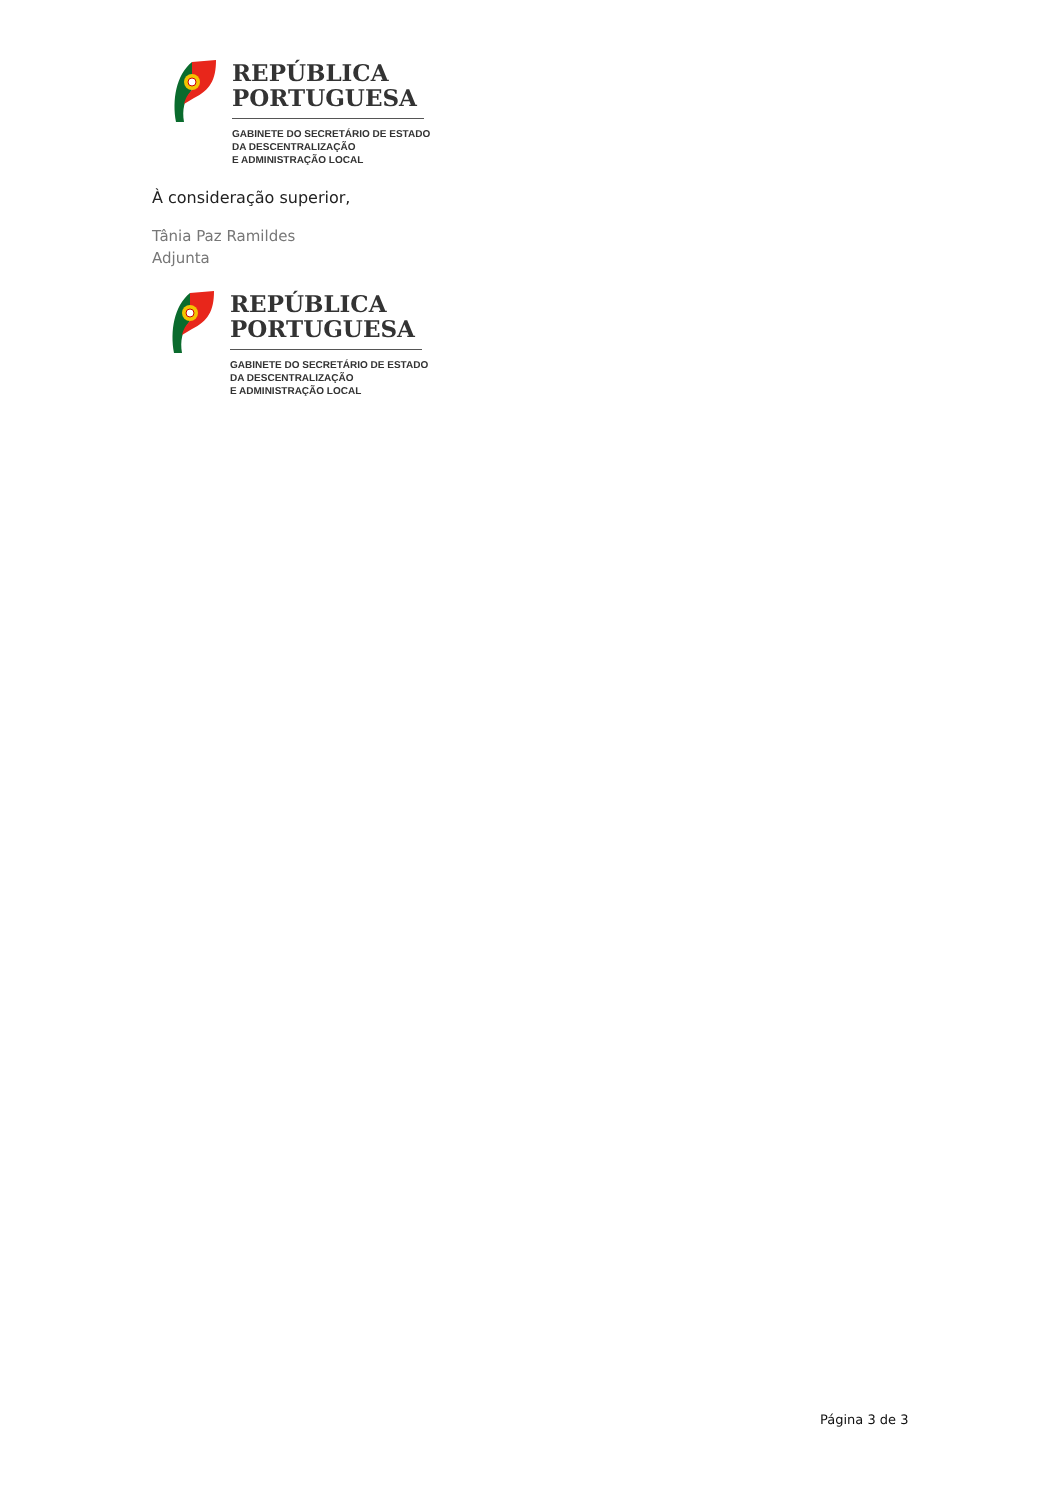REPÚBLICA
PORTUGUESA
GABINETE DO SECRETÁRIO DE ESTADO
DA DESCENTRALIZAÇÃO
E ADMINISTRAÇÃO LOCAL
À consideração superior,
Tânia Paz Ramildes
Adjunta
REPÚBLICA
PORTUGUESA
GABINETE DO SECRETÁRIO DE ESTADO
DA DESCENTRALIZAÇÃO
E ADMINISTRAÇÃO LOCAL
Página 3 de 3